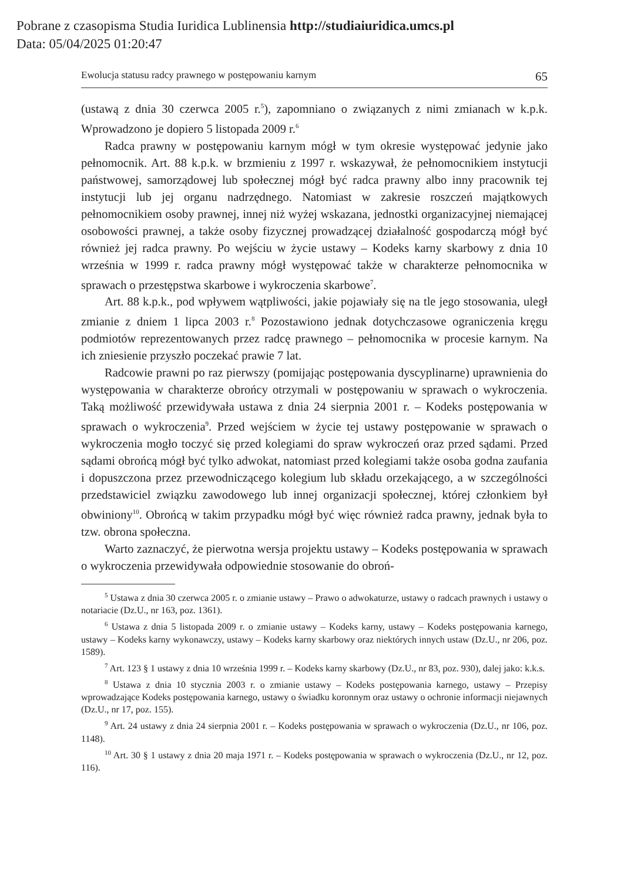Pobrane z czasopisma Studia Iuridica Lublinensia http://studiaiuridica.umcs.pl
Data: 05/04/2025 01:20:47
Ewolucja statusu radcy prawnego w postępowaniu karnym 65
(ustawą z dnia 30 czerwca 2005 r.<sup>5</sup>), zapomniano o związanych z nimi zmianach w k.p.k. Wprowadzono je dopiero 5 listopada 2009 r.<sup>6</sup>
Radca prawny w postępowaniu karnym mógł w tym okresie występować jedynie jako pełnomocnik. Art. 88 k.p.k. w brzmieniu z 1997 r. wskazywał, że pełnomocnikiem instytucji państwowej, samorządowej lub społecznej mógł być radca prawny albo inny pracownik tej instytucji lub jej organu nadrzędnego. Natomiast w zakresie roszczeń majątkowych pełnomocnikiem osoby prawnej, innej niż wyżej wskazana, jednostki organizacyjnej niemającej osobowości prawnej, a także osoby fizycznej prowadzącej działalność gospodarczą mógł być również jej radca prawny. Po wejściu w życie ustawy – Kodeks karny skarbowy z dnia 10 września w 1999 r. radca prawny mógł występować także w charakterze pełnomocnika w sprawach o przestępstwa skarbowe i wykroczenia skarbowe<sup>7</sup>.
Art. 88 k.p.k., pod wpływem wątpliwości, jakie pojawiały się na tle jego stosowania, uległ zmianie z dniem 1 lipca 2003 r.<sup>8</sup> Pozostawiono jednak dotychczasowe ograniczenia kręgu podmiotów reprezentowanych przez radcę prawnego – pełnomocnika w procesie karnym. Na ich zniesienie przyszło poczekać prawie 7 lat.
Radcowie prawni po raz pierwszy (pomijając postępowania dyscyplinarne) uprawnienia do występowania w charakterze obrońcy otrzymali w postępowaniu w sprawach o wykroczenia. Taką możliwość przewidywała ustawa z dnia 24 sierpnia 2001 r. – Kodeks postępowania w sprawach o wykroczenia<sup>9</sup>. Przed wejściem w życie tej ustawy postępowanie w sprawach o wykroczenia mogło toczyć się przed kolegiami do spraw wykroczeń oraz przed sądami. Przed sądami obrońcą mógł być tylko adwokat, natomiast przed kolegiami także osoba godna zaufania i dopuszczona przez przewodniczącego kolegium lub składu orzekającego, a w szczególności przedstawiciel związku zawodowego lub innej organizacji społecznej, której członkiem był obwiniony<sup>10</sup>. Obrońcą w takim przypadku mógł być więc również radca prawny, jednak była to tzw. obrona społeczna.
Warto zaznaczyć, że pierwotna wersja projektu ustawy – Kodeks postępowania w sprawach o wykroczenia przewidywała odpowiednie stosowanie do obroń-
<sup>5</sup> Ustawa z dnia 30 czerwca 2005 r. o zmianie ustawy – Prawo o adwokaturze, ustawy o radcach prawnych i ustawy o notariacie (Dz.U., nr 163, poz. 1361).
<sup>6</sup> Ustawa z dnia 5 listopada 2009 r. o zmianie ustawy – Kodeks karny, ustawy – Kodeks postępowania karnego, ustawy – Kodeks karny wykonawczy, ustawy – Kodeks karny skarbowy oraz niektórych innych ustaw (Dz.U., nr 206, poz. 1589).
<sup>7</sup> Art. 123 § 1 ustawy z dnia 10 września 1999 r. – Kodeks karny skarbowy (Dz.U., nr 83, poz. 930), dalej jako: k.k.s.
<sup>8</sup> Ustawa z dnia 10 stycznia 2003 r. o zmianie ustawy – Kodeks postępowania karnego, ustawy – Przepisy wprowadzające Kodeks postępowania karnego, ustawy o świadku koronnym oraz ustawy o ochronie informacji niejawnych (Dz.U., nr 17, poz. 155).
<sup>9</sup> Art. 24 ustawy z dnia 24 sierpnia 2001 r. – Kodeks postępowania w sprawach o wykroczenia (Dz.U., nr 106, poz. 1148).
<sup>10</sup> Art. 30 § 1 ustawy z dnia 20 maja 1971 r. – Kodeks postępowania w sprawach o wykroczenia (Dz.U., nr 12, poz. 116).